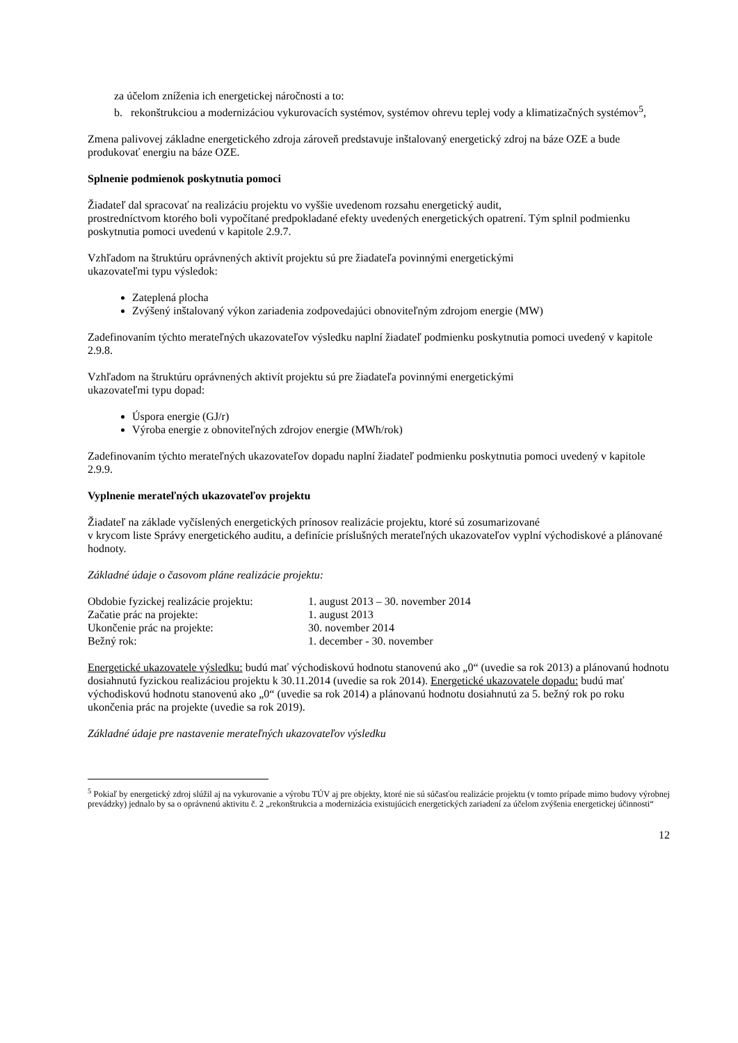za účelom zníženia ich energetickej náročnosti a to:
b. rekonštrukciou a modernizáciou vykurovacích systémov, systémov ohrevu teplej vody a klimatizačných systémov<sup>5</sup>,
Zmena palivovej základne energetického zdroja zároveň predstavuje inštalovaný energetický zdroj na báze OZE a bude produkovať energiu na báze OZE.
Splnenie podmienok poskytnutia pomoci
Žiadateľ dal spracovať na realizáciu projektu vo vyššie uvedenom rozsahu energetický audit,
prostredníctvom ktorého boli vypočítané predpokladané efekty uvedených energetických opatrení. Tým splnil podmienku poskytnutia pomoci uvedenú v kapitole 2.9.7.
Vzhľadom na štruktúru oprávnených aktivít projektu sú pre žiadateľa povinnými energetickými
ukazovateľmi typu výsledok:
Zateplená plocha
Zvýšený inštalovaný výkon zariadenia zodpovedajúci obnoviteľným zdrojom energie (MW)
Zadefinovaním týchto merateľných ukazovateľov výsledku naplní žiadateľ podmienku poskytnutia pomoci uvedený v kapitole 2.9.8.
Vzhľadom na štruktúru oprávnených aktivít projektu sú pre žiadateľa povinnými energetickými
ukazovateľmi typu dopad:
Úspora energie (GJ/r)
Výroba energie z obnoviteľných zdrojov energie (MWh/rok)
Zadefinovaním týchto merateľných ukazovateľov dopadu naplní žiadateľ podmienku poskytnutia pomoci uvedený v kapitole 2.9.9.
Vyplnenie merateľných ukazovateľov projektu
Žiadateľ na základe vyčíslených energetických prínosov realizácie projektu, ktoré sú zosumarizované
v krycom liste Správy energetického auditu, a definície príslušných merateľných ukazovateľov vyplní východiskové a plánované hodnoty.
Základné údaje o časovom pláne realizácie projektu:
| Obdobie fyzickej realizácie projektu: | 1. august 2013 – 30. november 2014 |
| Začatie prác na projekte: | 1. august 2013 |
| Ukončenie prác na projekte: | 30. november 2014 |
| Bežný rok: | 1. december - 30. november |
Energetické ukazovatele výsledku: budú mať východiskovú hodnotu stanovenú ako „0“ (uvedie sa rok 2013) a plánovanú hodnotu dosiahnutú fyzickou realizáciou projektu k 30.11.2014 (uvedie sa rok 2014). Energetické ukazovatele dopadu: budú mať východiskovú hodnotu stanovenú ako „0“ (uvedie sa rok 2014) a plánovanú hodnotu dosiahnutú za 5. bežný rok po roku ukončenia prác na projekte (uvedie sa rok 2019).
Základné údaje pre nastavenie merateľných ukazovateľov výsledku
<sup>5</sup> Pokiaľ by energetický zdroj slúžil aj na vykurovanie a výrobu TÚV aj pre objekty, ktoré nie sú súčasťou realizácie projektu (v tomto prípade mimo budovy výrobnej prevádzky) jednalo by sa o oprávnenú aktivitu č. 2 „rekonštrukcia a modernizácia existujúcich energetických zariadení za účelom zvýšenia energetickej účinnosti“
12